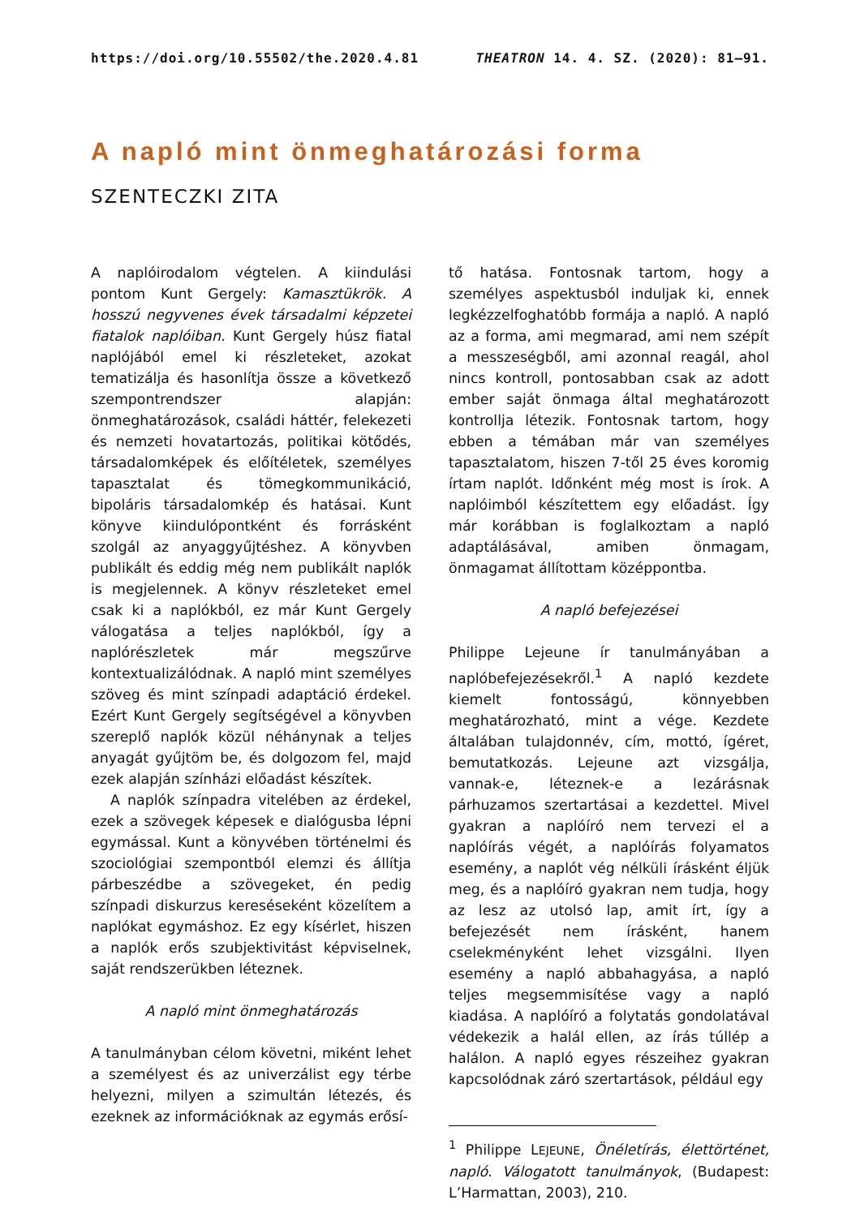https://doi.org/10.55502/the.2020.4.81 THEATRON 14. 4. SZ. (2020): 81–91.
A napló mint önmeghatározási forma
SZENTECZKI ZITA
A naplóirodalom végtelen. A kiindulási pontom Kunt Gergely: Kamasztükrök. A hosszú negyvenes évek társadalmi képzetei fiatalok naplóiban. Kunt Gergely húsz fiatal naplójából emel ki részleteket, azokat tematizálja és hasonlítja össze a következő szempontrendszer alapján: önmeghatározások, családi háttér, felekezeti és nemzeti hovatartozás, politikai kötődés, társadalomképek és előítéletek, személyes tapasztalat és tömegkommunikáció, bipoláris társadalomkép és hatásai. Kunt könyve kiindulópontként és forrásként szolgál az anyaggyűjtéshez. A könyvben publikált és eddig még nem publikált naplók is megjelennek. A könyv részleteket emel csak ki a naplókból, ez már Kunt Gergely válogatása a teljes naplókból, így a naplórészletek már megszűrve kontextualizálódnak. A napló mint személyes szöveg és mint színpadi adaptáció érdekel. Ezért Kunt Gergely segítségével a könyvben szereplő naplók közül néhánynak a teljes anyagát gyűjtöm be, és dolgozom fel, majd ezek alapján színházi előadást készítek.
A naplók színpadra vitelében az érdekel, ezek a szövegek képesek e dialógusba lépni egymással. Kunt a könyvében történelmi és szociológiai szempontból elemzi és állítja párbeszédbe a szövegeket, én pedig színpadi diskurzus kereséseként közelítem a naplókat egymáshoz. Ez egy kísérlet, hiszen a naplók erős szubjektivitást képviselnek, saját rendszerükben léteznek.
A napló mint önmeghatározás
A tanulmányban célom követni, miként lehet a személyest és az univerzálist egy térbe helyezni, milyen a szimultán létezés, és ezeknek az információknak az egymás erősí-
tő hatása. Fontosnak tartom, hogy a személyes aspektusból induljak ki, ennek legkézzelfoghatóbb formája a napló. A napló az a forma, ami megmarad, ami nem szépít a messzeségből, ami azonnal reagál, ahol nincs kontroll, pontosabban csak az adott ember saját önmaga által meghatározott kontrollja létezik. Fontosnak tartom, hogy ebben a témában már van személyes tapasztalatom, hiszen 7-től 25 éves koromig írtam naplót. Időnként még most is írok. A naplóimból készítettem egy előadást. Így már korábban is foglalkoztam a napló adaptálásával, amiben önmagam, önmagamat állítottam középpontba.
A napló befejezései
Philippe Lejeune ír tanulmányában a naplóbefejezésekről.<sup>1</sup> A napló kezdete kiemelt fontosságú, könnyebben meghatározható, mint a vége. Kezdete általában tulajdonnév, cím, mottó, ígéret, bemutatkozás. Lejeune azt vizsgálja, vannak-e, léteznek-e a lezárásnak párhuzamos szertartásai a kezdettel. Mivel gyakran a naplóíró nem tervezi el a naplóírás végét, a naplóírás folyamatos esemény, a naplót vég nélküli írásként éljük meg, és a naplóíró gyakran nem tudja, hogy az lesz az utolsó lap, amit írt, így a befejezését nem írásként, hanem cselekményként lehet vizsgálni. Ilyen esemény a napló abbahagyása, a napló teljes megsemmisítése vagy a napló kiadása. A naplóíró a folytatás gondolatával védekezik a halál ellen, az írás túllép a halálon. A napló egyes részeihez gyakran kapcsolódnak záró szertartások, például egy
<sup>1</sup> Philippe LEJEUNE, Önéletírás, élettörténet, napló. Válogatott tanulmányok, (Budapest: L’Harmattan, 2003), 210.